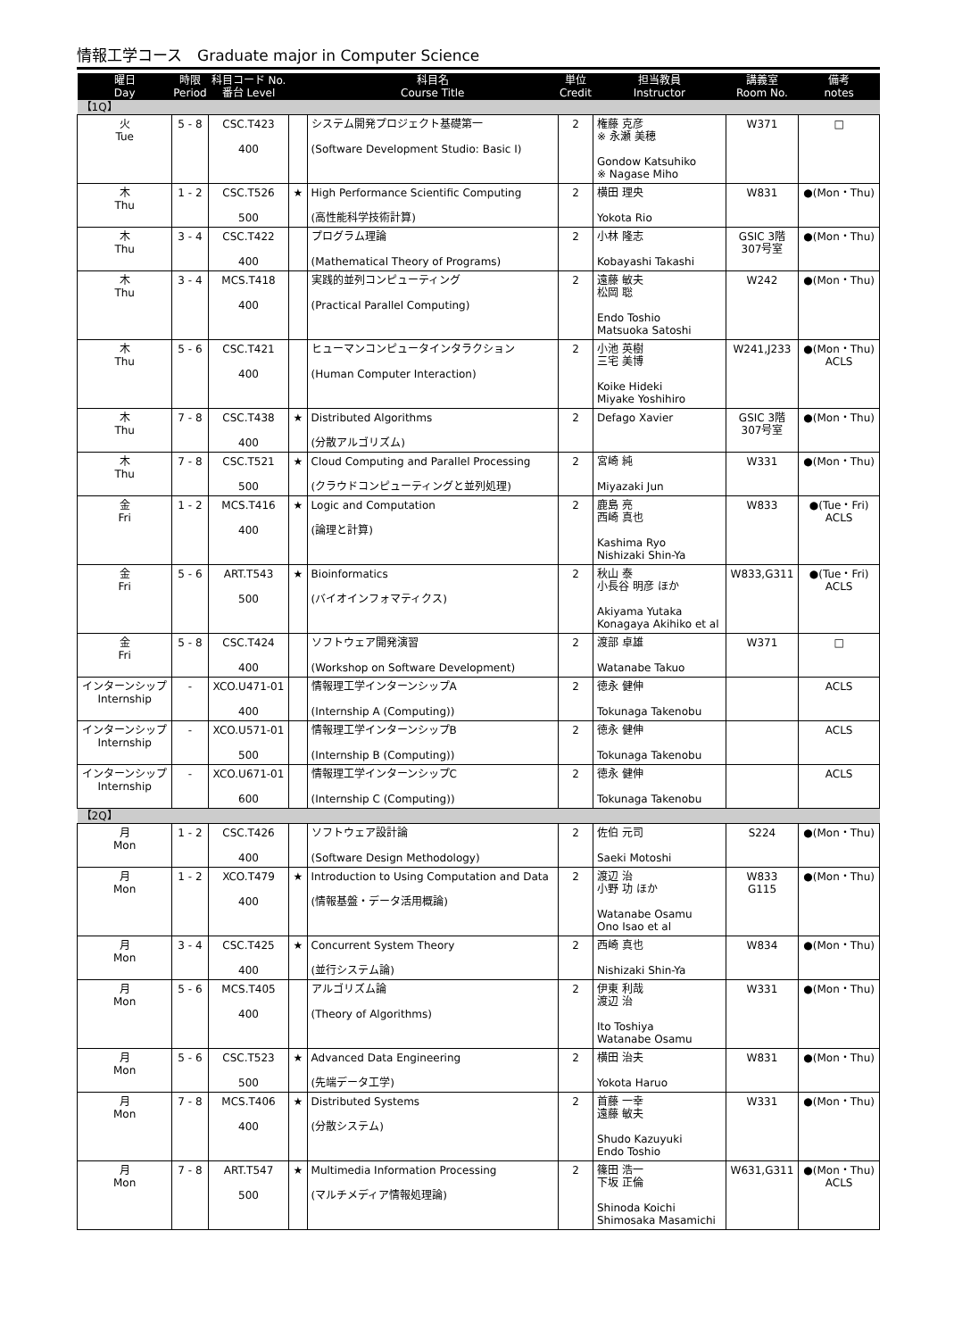情報工学コース　Graduate major in Computer Science
| 曜日 Day | 時限 Period | 科目コード No. 番台 Level | | 科目名 Course Title | 単位 Credit | 担当教員 Instructor | 講義室 Room No. | 備考 notes |
| --- | --- | --- | --- | --- | --- | --- | --- | --- |
| 【1Q】 | | | | | | | | |
| 火 Tue | 5 - 8 | CSC.T423 400 | | システム開発プロジェクト基礎第一 (Software Development Studio: Basic I) | 2 | 権藤 克彦 ※ 永瀬 美穂 Gondow Katsuhiko ※ Nagase Miho | W371 | □ |
| 木 Thu | 1 - 2 | CSC.T526 500 | ★ | High Performance Scientific Computing (高性能科学技術計算) | 2 | 横田 理央 Yokota Rio | W831 | ●(Mon・Thu) |
| 木 Thu | 3 - 4 | CSC.T422 400 | | プログラム理論 (Mathematical Theory of Programs) | 2 | 小林 隆志 Kobayashi Takashi | GSIC 3階 307号室 | ●(Mon・Thu) |
| 木 Thu | 3 - 4 | MCS.T418 400 | | 実践的並列コンピューティング (Practical Parallel Computing) | 2 | 遠藤 敏夫 松岡 聡 Endo Toshio Matsuoka Satoshi | W242 | ●(Mon・Thu) |
| 木 Thu | 5 - 6 | CSC.T421 400 | | ヒューマンコンピュータインタラクション (Human Computer Interaction) | 2 | 小池 英樹 三宅 美博 Koike Hideki Miyake Yoshihiro | W241,J233 | ●(Mon・Thu) ACLS |
| 木 Thu | 7 - 8 | CSC.T438 400 | ★ | Distributed Algorithms (分散アルゴリズム) | 2 | Defago Xavier | GSIC 3階 307号室 | ●(Mon・Thu) |
| 木 Thu | 7 - 8 | CSC.T521 500 | ★ | Cloud Computing and Parallel Processing (クラウドコンピューティングと並列処理) | 2 | 宮崎 純 Miyazaki Jun | W331 | ●(Mon・Thu) |
| 金 Fri | 1 - 2 | MCS.T416 400 | ★ | Logic and Computation (論理と計算) | 2 | 鹿島 亮 西崎 真也 Kashima Ryo Nishizaki Shin-Ya | W833 | ●(Tue・Fri) ACLS |
| 金 Fri | 5 - 6 | ART.T543 500 | ★ | Bioinformatics (バイオインフォマティクス) | 2 | 秋山 泰 小長谷 明彦 ほか Akiyama Yutaka Konagaya Akihiko et al | W833,G311 | ●(Tue・Fri) ACLS |
| 金 Fri | 5 - 8 | CSC.T424 400 | | ソフトウェア開発演習 (Workshop on Software Development) | 2 | 渡部 卓雄 Watanabe Takuo | W371 | □ |
| インターンシップ Internship | - | XCO.U471-01 400 | | 情報理工学インターンシップA (Internship A (Computing)) | 2 | 徳永 健伸 Tokunaga Takenobu | | ACLS |
| インターンシップ Internship | - | XCO.U571-01 500 | | 情報理工学インターンシップB (Internship B (Computing)) | 2 | 徳永 健伸 Tokunaga Takenobu | | ACLS |
| インターンシップ Internship | - | XCO.U671-01 600 | | 情報理工学インターンシップC (Internship C (Computing)) | 2 | 徳永 健伸 Tokunaga Takenobu | | ACLS |
| 【2Q】 | | | | | | | | |
| 月 Mon | 1 - 2 | CSC.T426 400 | | ソフトウェア設計論 (Software Design Methodology) | 2 | 佐伯 元司 Saeki Motoshi | S224 | ●(Mon・Thu) |
| 月 Mon | 1 - 2 | XCO.T479 400 | ★ | Introduction to Using Computation and Data (情報基盤・データ活用概論) | 2 | 渡辺 治 小野 功 ほか Watanabe Osamu Ono Isao et al | W833 G115 | ●(Mon・Thu) |
| 月 Mon | 3 - 4 | CSC.T425 400 | ★ | Concurrent System Theory (並行システム論) | 2 | 西崎 真也 Nishizaki Shin-Ya | W834 | ●(Mon・Thu) |
| 月 Mon | 5 - 6 | MCS.T405 400 | | アルゴリズム論 (Theory of Algorithms) | 2 | 伊東 利哉 渡辺 治 Ito Toshiya Watanabe Osamu | W331 | ●(Mon・Thu) |
| 月 Mon | 5 - 6 | CSC.T523 500 | ★ | Advanced Data Engineering (先端データ工学) | 2 | 横田 治夫 Yokota Haruo | W831 | ●(Mon・Thu) |
| 月 Mon | 7 - 8 | MCS.T406 400 | ★ | Distributed Systems (分散システム) | 2 | 首藤 一幸 遠藤 敏夫 Shudo Kazuyuki Endo Toshio | W331 | ●(Mon・Thu) |
| 月 Mon | 7 - 8 | ART.T547 500 | ★ | Multimedia Information Processing (マルチメディア情報処理論) | 2 | 篠田 浩一 下坂 正倫 Shinoda Koichi Shimosaka Masamichi | W631,G311 | ●(Mon・Thu) ACLS |